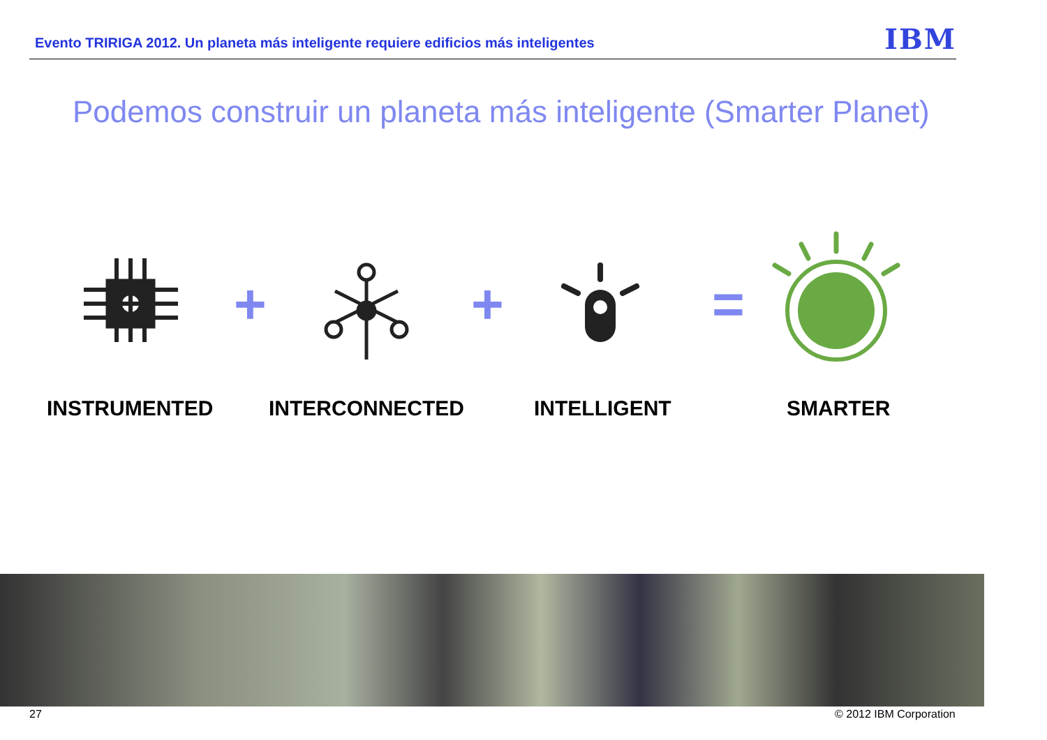Evento TRIRIGA 2012. Un planeta más inteligente requiere edificios más inteligentes IBM
Podemos construir un planeta más inteligente (Smarter Planet)
+ + =
INSTRUMENTED INTERCONNECTED INTELLIGENT SMARTER
27 © 2012 IBM Corporation